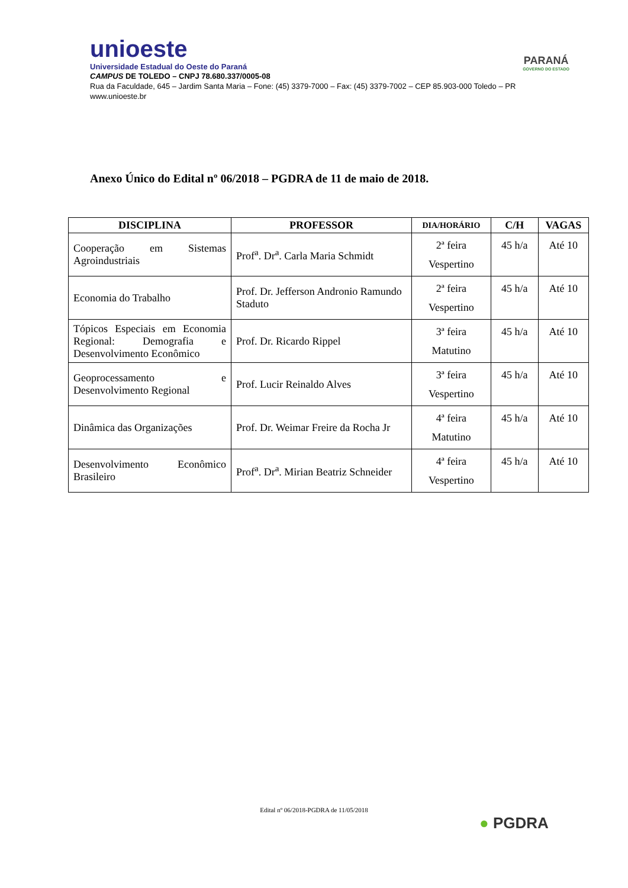unioeste
Universidade Estadual do Oeste do Paraná
PARANÁ
GOVERNO DO ESTADO
CAMPUS DE TOLEDO – CNPJ 78.680.337/0005-08
Rua da Faculdade, 645 – Jardim Santa Maria – Fone: (45) 3379-7000 – Fax: (45) 3379-7002 – CEP 85.903-000 Toledo – PR
www.unioeste.br
Anexo Único do Edital nº 06/2018 – PGDRA de 11 de maio de 2018.
| DISCIPLINA | PROFESSOR | DIA/HORÁRIO | C/H | VAGAS |
| --- | --- | --- | --- | --- |
| Cooperação em Sistemas Agroindustriais | Prof<sup>a</sup>. Dr<sup>a</sup>. Carla Maria Schmidt | 2ª feira Vespertino | 45 h/a | Até 10 |
| Economia do Trabalho | Prof. Dr. Jefferson Andronio Ramundo Staduto | 2ª feira Vespertino | 45 h/a | Até 10 |
| Tópicos Especiais em Economia Regional: Demografia e Desenvolvimento Econômico | Prof. Dr. Ricardo Rippel | 3ª feira Matutino | 45 h/a | Até 10 |
| Geoprocessamento e Desenvolvimento Regional | Prof. Lucir Reinaldo Alves | 3ª feira Vespertino | 45 h/a | Até 10 |
| Dinâmica das Organizações | Prof. Dr. Weimar Freire da Rocha Jr | 4ª feira Matutino | 45 h/a | Até 10 |
| Desenvolvimento Econômico Brasileiro | Prof<sup>a</sup>. Dr<sup>a</sup>. Mirian Beatriz Schneider | 4ª feira Vespertino | 45 h/a | Até 10 |
Edital nº 06/2018-PGDRA de 11/05/2018
● PGDRA